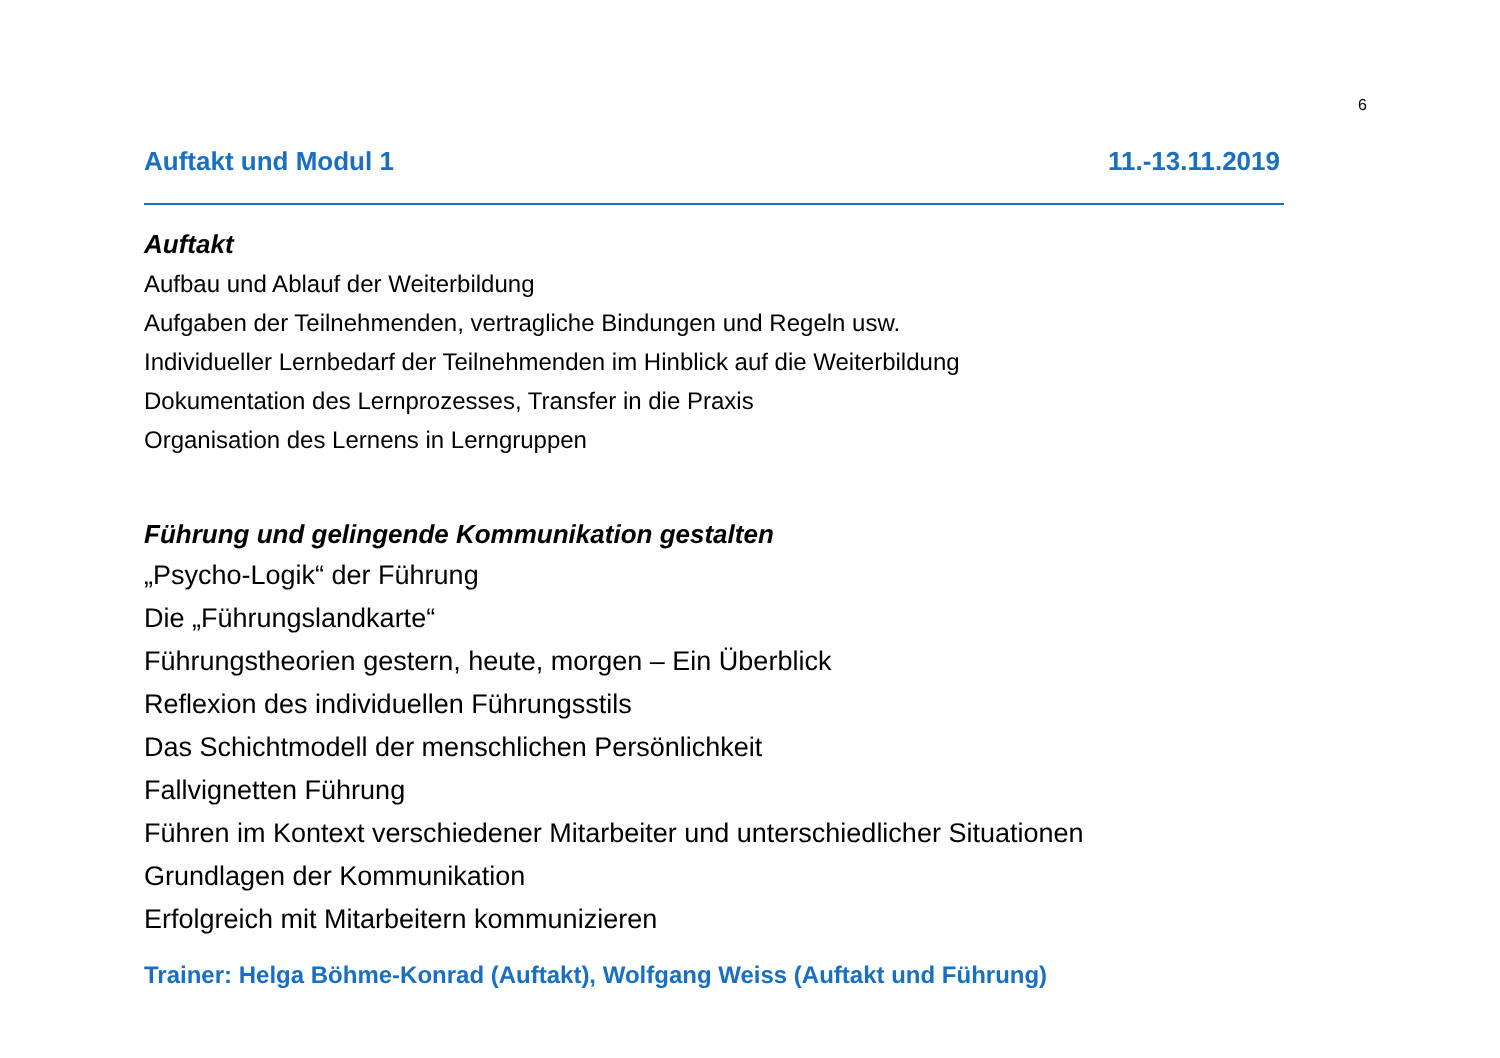6
Auftakt und Modul 1 11.-13.11.2019
Auftakt
Aufbau und Ablauf der Weiterbildung
Aufgaben der Teilnehmenden, vertragliche Bindungen und Regeln usw.
Individueller Lernbedarf der Teilnehmenden im Hinblick auf die Weiterbildung
Dokumentation des Lernprozesses, Transfer in die Praxis
Organisation des Lernens in Lerngruppen
Führung und gelingende Kommunikation gestalten
„Psycho-Logik“ der Führung
Die „Führungslandkarte“
Führungstheorien gestern, heute, morgen – Ein Überblick
Reflexion des individuellen Führungsstils
Das Schichtmodell der menschlichen Persönlichkeit
Fallvignetten Führung
Führen im Kontext verschiedener Mitarbeiter und unterschiedlicher Situationen
Grundlagen der Kommunikation
Erfolgreich mit Mitarbeitern kommunizieren
Trainer: Helga Böhme-Konrad (Auftakt), Wolfgang Weiss (Auftakt und Führung)